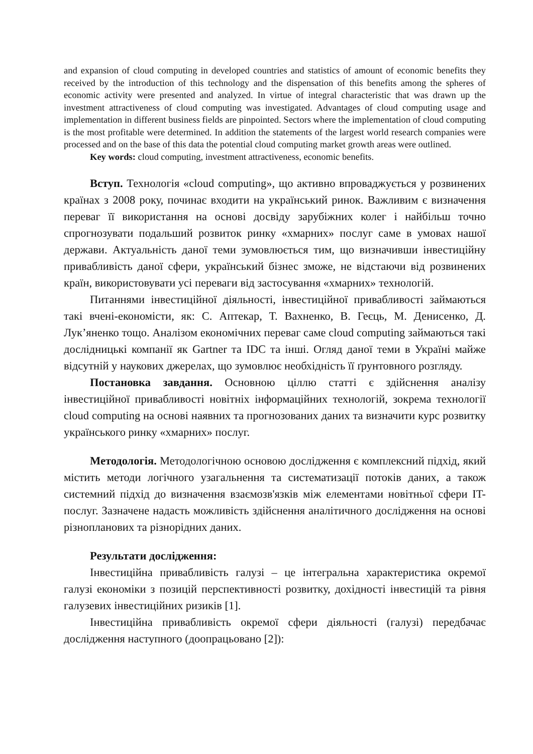and expansion of cloud computing in developed countries and statistics of amount of economic benefits they received by the introduction of this technology and the dispensation of this benefits among the spheres of economic activity were presented and analyzed. In virtue of integral characteristic that was drawn up the investment attractiveness of cloud computing was investigated. Advantages of cloud computing usage and implementation in different business fields are pinpointed. Sectors where the implementation of cloud computing is the most profitable were determined. In addition the statements of the largest world research companies were processed and on the base of this data the potential cloud computing market growth areas were outlined.
Key words: cloud computing, investment attractiveness, economic benefits.
Вступ. Технологія «cloud computing», що активно впроваджується у розвинених країнах з 2008 року, починає входити на український ринок. Важливим є визначення переваг її використання на основі досвіду зарубіжних колег і найбільш точно спрогнозувати подальший розвиток ринку «хмарних» послуг саме в умовах нашої держави. Актуальність даної теми зумовлюється тим, що визначивши інвестиційну привабливість даної сфери, український бізнес зможе, не відстаючи від розвинених країн, використовувати усі переваги від застосування «хмарних» технологій.
Питаннями інвестиційної діяльності, інвестиційної привабливості займаються такі вчені-економісти, як: С. Аптекар, Т. Вахненко, В. Геєць, М. Денисенко, Д. Лук’яненко тощо. Аналізом економічних переваг саме cloud computing займаються такі дослідницькі компанії як Gartner та IDC та інші. Огляд даної теми в Україні майже відсутній у наукових джерелах, що зумовлює необхідність її ґрунтовного розгляду.
Постановка завдання. Основною ціллю статті є здійснення аналізу інвестиційної привабливості новітніх інформаційних технологій, зокрема технології cloud computing на основі наявних та прогнозованих даних та визначити курс розвитку українського ринку «хмарних» послуг.
Методологія. Методологічною основою дослідження є комплексний підхід, який містить методи логічного узагальнення та систематизації потоків даних, а також системний підхід до визначення взаємозв'язків між елементами новітньої сфери IT-послуг. Зазначене надасть можливість здійснення аналітичного дослідження на основі різнопланових та різнорідних даних.
Результати дослідження:
Інвестиційна привабливість галузі – це інтегральна характеристика окремої галузі економіки з позицій перспективності розвитку, дохідності інвестицій та рівня галузевих інвестиційних ризиків [1].
Інвестиційна привабливість окремої сфери діяльності (галузі) передбачає дослідження наступного (доопрацьовано [2]):